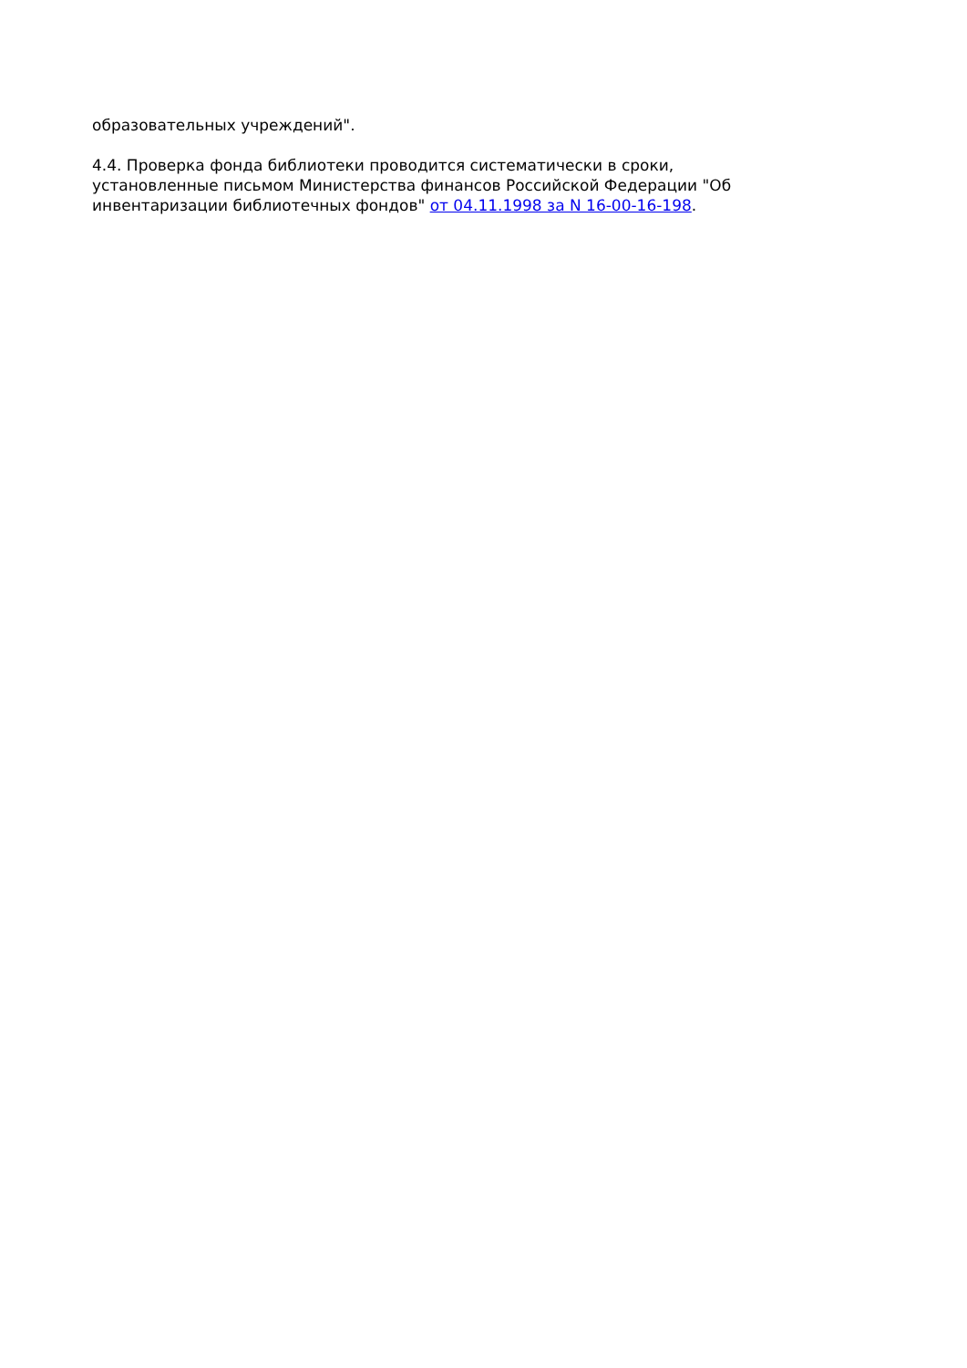образовательных учреждений".
4.4. Проверка фонда библиотеки проводится систематически в сроки, установленные письмом Министерства финансов Российской Федерации "Об инвентаризации библиотечных фондов" от 04.11.1998 за N 16-00-16-198.